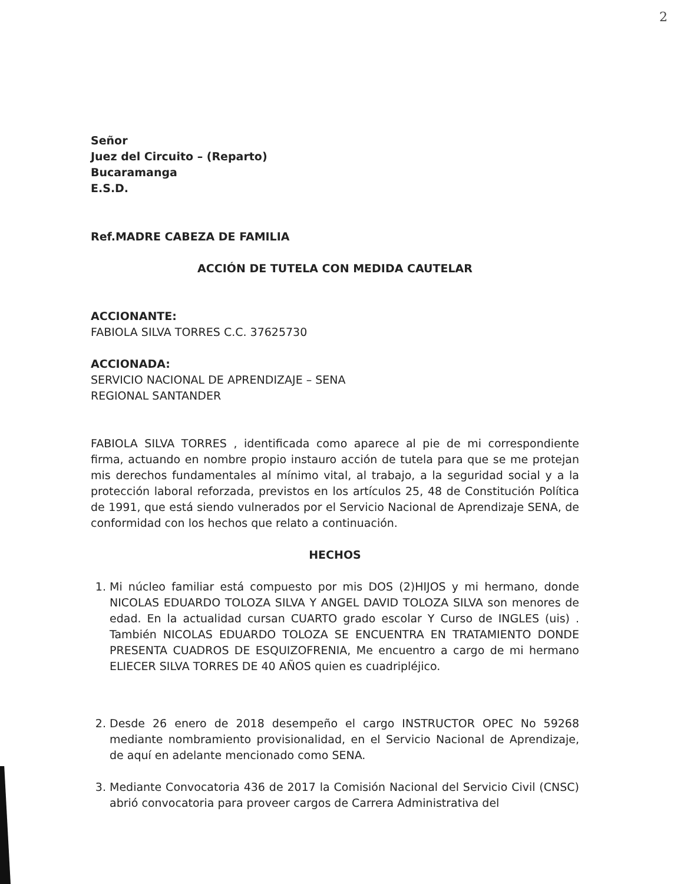2
Señor
Juez del Circuito – (Reparto)
Bucaramanga
E.S.D.
Ref.MADRE CABEZA DE FAMILIA
ACCIÓN DE TUTELA CON MEDIDA CAUTELAR
ACCIONANTE:
FABIOLA SILVA TORRES C.C. 37625730
ACCIONADA:
SERVICIO NACIONAL DE APRENDIZAJE – SENA
REGIONAL SANTANDER
FABIOLA SILVA TORRES , identificada como aparece al pie de mi correspondiente firma, actuando en nombre propio instauro acción de tutela para que se me protejan mis derechos fundamentales al mínimo vital, al trabajo, a la seguridad social y a la protección laboral reforzada, previstos en los artículos 25, 48 de Constitución Política de 1991, que está siendo vulnerados por el Servicio Nacional de Aprendizaje SENA, de conformidad con los hechos que relato a continuación.
HECHOS
1. Mi núcleo familiar está compuesto por mis DOS (2)HIJOS y mi hermano, donde NICOLAS EDUARDO TOLOZA SILVA Y ANGEL DAVID TOLOZA SILVA son menores de edad. En la actualidad cursan CUARTO grado escolar Y Curso de INGLES (uis) . También NICOLAS EDUARDO TOLOZA SE ENCUENTRA EN TRATAMIENTO DONDE PRESENTA CUADROS DE ESQUIZOFRENIA, Me encuentro a cargo de mi hermano ELIECER SILVA TORRES DE 40 AÑOS quien es cuadripléjico.
2. Desde 26 enero de 2018 desempeño el cargo INSTRUCTOR OPEC No 59268 mediante nombramiento provisionalidad, en el Servicio Nacional de Aprendizaje, de aquí en adelante mencionado como SENA.
3. Mediante Convocatoria 436 de 2017 la Comisión Nacional del Servicio Civil (CNSC) abrió convocatoria para proveer cargos de Carrera Administrativa del